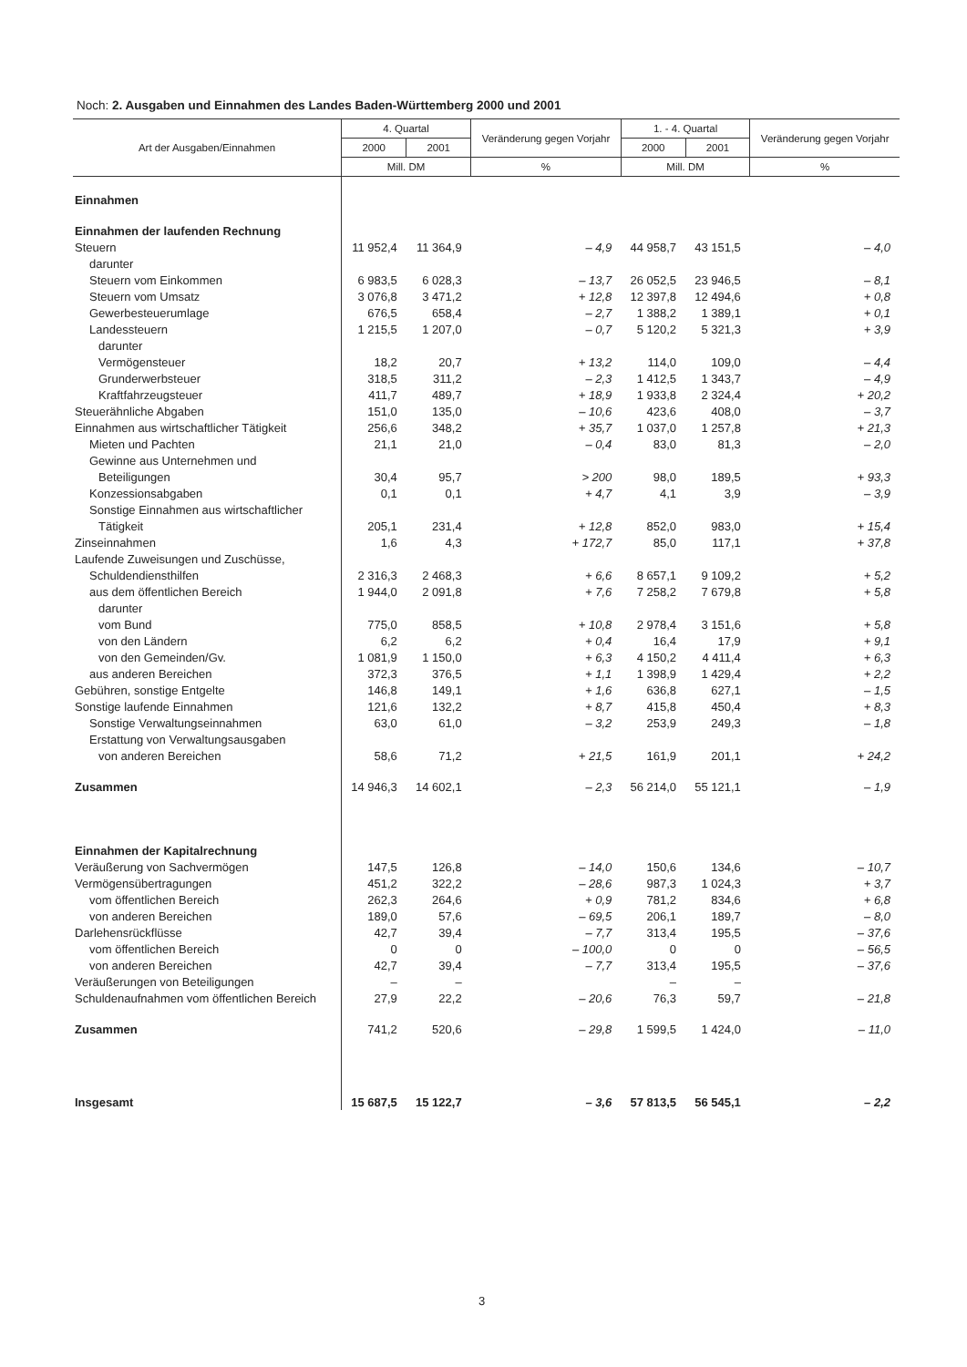Noch: 2. Ausgaben und Einnahmen des Landes Baden-Württemberg 2000 und 2001
| Art der Ausgaben/Einnahmen | 4. Quartal | | Veränderung gegen Vorjahr | 1. - 4. Quartal | | Veränderung gegen Vorjahr |
| --- | --- | --- | --- | --- | --- | --- |
| | 2000 | 2001 | | 2000 | 2001 | |
| | Mill. DM | | % | Mill. DM | | % |
| Einnahmen | | | | | | |
| Einnahmen der laufenden Rechnung | | | | | | |
| Steuern | 11 952,4 | 11 364,9 | – 4,9 | 44 958,7 | 43 151,5 | – 4,0 |
| darunter | | | | | | |
| Steuern vom Einkommen | 6 983,5 | 6 028,3 | – 13,7 | 26 052,5 | 23 946,5 | – 8,1 |
| Steuern vom Umsatz | 3 076,8 | 3 471,2 | + 12,8 | 12 397,8 | 12 494,6 | + 0,8 |
| Gewerbesteuerumlage | 676,5 | 658,4 | – 2,7 | 1 388,2 | 1 389,1 | + 0,1 |
| Landessteuern | 1 215,5 | 1 207,0 | – 0,7 | 5 120,2 | 5 321,3 | + 3,9 |
| darunter | | | | | | |
| Vermögensteuer | 18,2 | 20,7 | + 13,2 | 114,0 | 109,0 | – 4,4 |
| Grunderwerbsteuer | 318,5 | 311,2 | – 2,3 | 1 412,5 | 1 343,7 | – 4,9 |
| Kraftfahrzeugsteuer | 411,7 | 489,7 | + 18,9 | 1 933,8 | 2 324,4 | + 20,2 |
| Steuerähnliche Abgaben | 151,0 | 135,0 | – 10,6 | 423,6 | 408,0 | – 3,7 |
| Einnahmen aus wirtschaftlicher Tätigkeit | 256,6 | 348,2 | + 35,7 | 1 037,0 | 1 257,8 | + 21,3 |
| Mieten und Pachten | 21,1 | 21,0 | – 0,4 | 83,0 | 81,3 | – 2,0 |
| Gewinne aus Unternehmen und | | | | | | |
| Beteiligungen | 30,4 | 95,7 | > 200 | 98,0 | 189,5 | + 93,3 |
| Konzessionsabgaben | 0,1 | 0,1 | + 4,7 | 4,1 | 3,9 | – 3,9 |
| Sonstige Einnahmen aus wirtschaftlicher | | | | | | |
| Tätigkeit | 205,1 | 231,4 | + 12,8 | 852,0 | 983,0 | + 15,4 |
| Zinseinnahmen | 1,6 | 4,3 | + 172,7 | 85,0 | 117,1 | + 37,8 |
| Laufende Zuweisungen und Zuschüsse, | | | | | | |
| Schuldendiensthilfen | 2 316,3 | 2 468,3 | + 6,6 | 8 657,1 | 9 109,2 | + 5,2 |
| aus dem öffentlichen Bereich | 1 944,0 | 2 091,8 | + 7,6 | 7 258,2 | 7 679,8 | + 5,8 |
| darunter | | | | | | |
| vom Bund | 775,0 | 858,5 | + 10,8 | 2 978,4 | 3 151,6 | + 5,8 |
| von den Ländern | 6,2 | 6,2 | + 0,4 | 16,4 | 17,9 | + 9,1 |
| von den Gemeinden/Gv. | 1 081,9 | 1 150,0 | + 6,3 | 4 150,2 | 4 411,4 | + 6,3 |
| aus anderen Bereichen | 372,3 | 376,5 | + 1,1 | 1 398,9 | 1 429,4 | + 2,2 |
| Gebühren, sonstige Entgelte | 146,8 | 149,1 | + 1,6 | 636,8 | 627,1 | – 1,5 |
| Sonstige laufende Einnahmen | 121,6 | 132,2 | + 8,7 | 415,8 | 450,4 | + 8,3 |
| Sonstige Verwaltungseinnahmen | 63,0 | 61,0 | – 3,2 | 253,9 | 249,3 | – 1,8 |
| Erstattung von Verwaltungsausgaben | | | | | | |
| von anderen Bereichen | 58,6 | 71,2 | + 21,5 | 161,9 | 201,1 | + 24,2 |
| Zusammen | 14 946,3 | 14 602,1 | – 2,3 | 56 214,0 | 55 121,1 | – 1,9 |
| Einnahmen der Kapitalrechnung | | | | | | |
| Veräußerung von Sachvermögen | 147,5 | 126,8 | – 14,0 | 150,6 | 134,6 | – 10,7 |
| Vermögensübertragungen | 451,2 | 322,2 | – 28,6 | 987,3 | 1 024,3 | + 3,7 |
| vom öffentlichen Bereich | 262,3 | 264,6 | + 0,9 | 781,2 | 834,6 | + 6,8 |
| von anderen Bereichen | 189,0 | 57,6 | – 69,5 | 206,1 | 189,7 | – 8,0 |
| Darlehensrückflüsse | 42,7 | 39,4 | – 7,7 | 313,4 | 195,5 | – 37,6 |
| vom öffentlichen Bereich | 0 | 0 | – 100,0 | 0 | 0 | – 56,5 |
| von anderen Bereichen | 42,7 | 39,4 | – 7,7 | 313,4 | 195,5 | – 37,6 |
| Veräußerungen von Beteiligungen | – | – | | – | – | |
| Schuldenaufnahmen vom öffentlichen Bereich | 27,9 | 22,2 | – 20,6 | 76,3 | 59,7 | – 21,8 |
| Zusammen | 741,2 | 520,6 | – 29,8 | 1 599,5 | 1 424,0 | – 11,0 |
| Insgesamt | 15 687,5 | 15 122,7 | – 3,6 | 57 813,5 | 56 545,1 | – 2,2 |
3